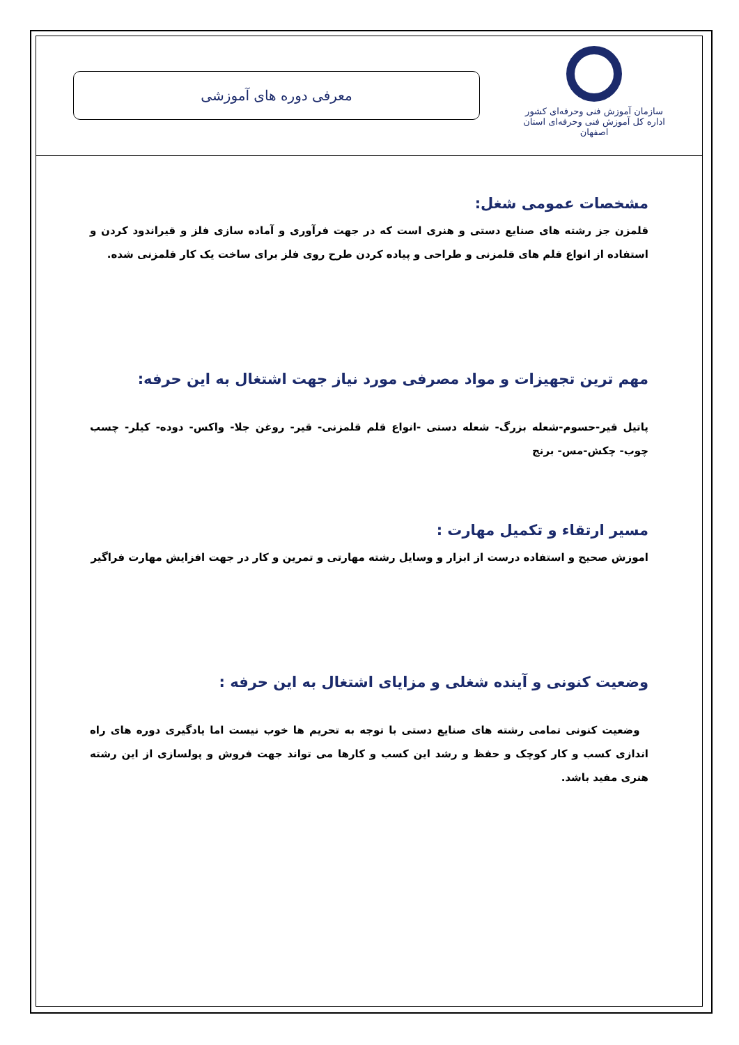سازمان آموزش فنی وحرفه‌ای کشور
اداره کل آموزش فنی وحرفه‌ای استان اصفهان
معرفی دوره های آموزشی
مشخصات عمومی شغل:
قلمزن جز رشته های صنایع دستی و هنری است که در جهت فرآوری و آماده سازی فلز و قیراندود کردن و استفاده از انواع قلم های قلمزنی و طراحی و پیاده کردن طرح روی فلز برای ساخت یک کار قلمزنی شده.
مهم ترین تجهیزات و مواد مصرفی مورد نیاز جهت اشتغال به این حرفه:
پاتیل قیر-حسوم-شعله بزرگ- شعله دستی -انواع قلم قلمزنی- قیر- روغن جلا- واکس- دوده- کیلر- چسب چوب- چکش-مس- برنج
مسیر ارتقاء و تکمیل مهارت :
اموزش صحیح و استفاده درست از ابزار و وسایل رشته مهارتی و تمرین و کار در جهت افزایش مهارت فراگیر
وضعیت کنونی و آینده شغلی و مزایای اشتغال به این حرفه :
وضعیت کنونی تمامی رشته های صنایع دستی با توجه به تحریم ها خوب نیست اما یادگیری دوره های راه اندازی کسب و کار کوچک و حفظ و رشد این کسب و کارها می تواند جهت فروش و پولسازی از این رشته هنری مفید باشد.